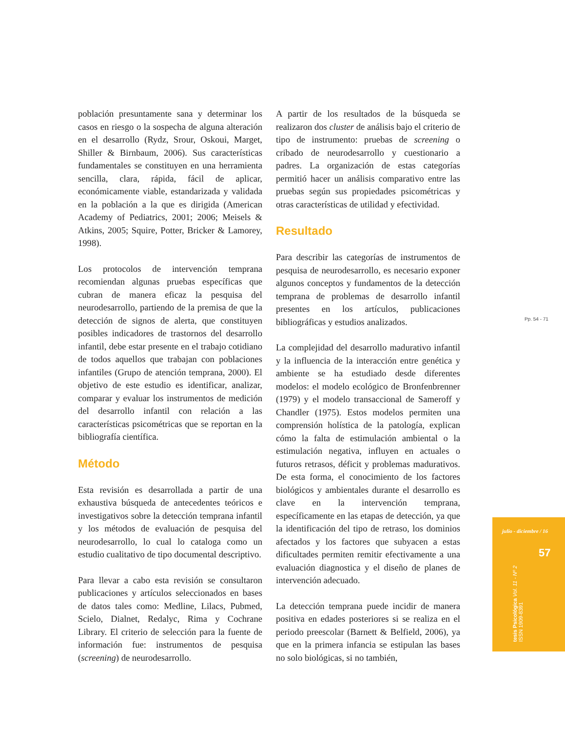población presuntamente sana y determinar los casos en riesgo o la sospecha de alguna alteración en el desarrollo (Rydz, Srour, Oskoui, Marget, Shiller & Birnbaum, 2006). Sus características fundamentales se constituyen en una herramienta sencilla, clara, rápida, fácil de aplicar, económicamente viable, estandarizada y validada en la población a la que es dirigida (American Academy of Pediatrics, 2001; 2006; Meisels & Atkins, 2005; Squire, Potter, Bricker & Lamorey, 1998).
Los protocolos de intervención temprana recomiendan algunas pruebas específicas que cubran de manera eficaz la pesquisa del neurodesarrollo, partiendo de la premisa de que la detección de signos de alerta, que constituyen posibles indicadores de trastornos del desarrollo infantil, debe estar presente en el trabajo cotidiano de todos aquellos que trabajan con poblaciones infantiles (Grupo de atención temprana, 2000). El objetivo de este estudio es identificar, analizar, comparar y evaluar los instrumentos de medición del desarrollo infantil con relación a las características psicométricas que se reportan en la bibliografía científica.
Método
Esta revisión es desarrollada a partir de una exhaustiva búsqueda de antecedentes teóricos e investigativos sobre la detección temprana infantil y los métodos de evaluación de pesquisa del neurodesarrollo, lo cual lo cataloga como un estudio cualitativo de tipo documental descriptivo.
Para llevar a cabo esta revisión se consultaron publicaciones y artículos seleccionados en bases de datos tales como: Medline, Lilacs, Pubmed, Scielo, Dialnet, Redalyc, Rima y Cochrane Library. El criterio de selección para la fuente de información fue: instrumentos de pesquisa (screening) de neurodesarrollo.
A partir de los resultados de la búsqueda se realizaron dos cluster de análisis bajo el criterio de tipo de instrumento: pruebas de screening o cribado de neurodesarrollo y cuestionario a padres. La organización de estas categorías permitió hacer un análisis comparativo entre las pruebas según sus propiedades psicométricas y otras características de utilidad y efectividad.
Resultado
Para describir las categorías de instrumentos de pesquisa de neurodesarrollo, es necesario exponer algunos conceptos y fundamentos de la detección temprana de problemas de desarrollo infantil presentes en los artículos, publicaciones bibliográficas y estudios analizados.
La complejidad del desarrollo madurativo infantil y la influencia de la interacción entre genética y ambiente se ha estudiado desde diferentes modelos: el modelo ecológico de Bronfenbrenner (1979) y el modelo transaccional de Sameroff y Chandler (1975). Estos modelos permiten una comprensión holística de la patología, explican cómo la falta de estimulación ambiental o la estimulación negativa, influyen en actuales o futuros retrasos, déficit y problemas madurativos. De esta forma, el conocimiento de los factores biológicos y ambientales durante el desarrollo es clave en la intervención temprana, específicamente en las etapas de detección, ya que la identificación del tipo de retraso, los dominios afectados y los factores que subyacen a estas dificultades permiten remitir efectivamente a una evaluación diagnostica y el diseño de planes de intervención adecuado.
La detección temprana puede incidir de manera positiva en edades posteriores si se realiza en el periodo preescolar (Barnett & Belfield, 2006), ya que en la primera infancia se estipulan las bases no solo biológicas, si no también,
Pp. 54 - 71
julio - diciembre / 16
57
tesis Psicológica Vol. 11 - Nº 2
ISSN 1909-8391